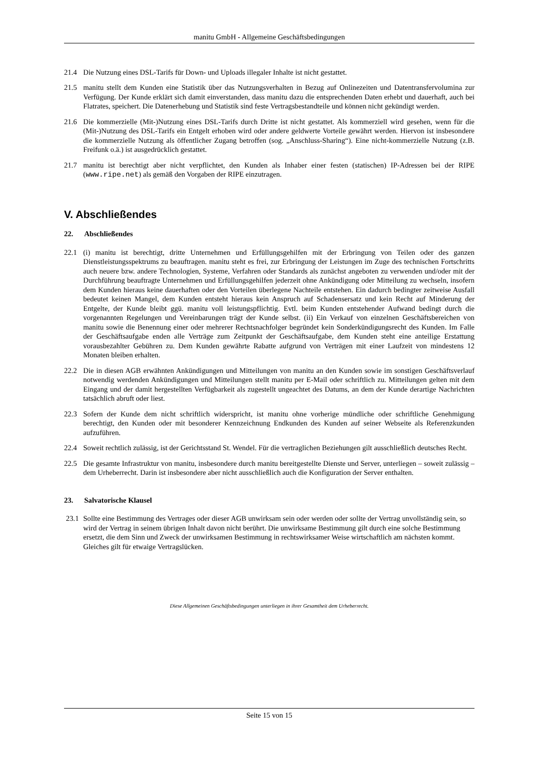manitu GmbH - Allgemeine Geschäftsbedingungen
21.4 Die Nutzung eines DSL-Tarifs für Down- und Uploads illegaler Inhalte ist nicht gestattet.
21.5 manitu stellt dem Kunden eine Statistik über das Nutzungsverhalten in Bezug auf Onlinezeiten und Datentransfervolumina zur Verfügung. Der Kunde erklärt sich damit einverstanden, dass manitu dazu die entsprechenden Daten erhebt und dauerhaft, auch bei Flatrates, speichert. Die Datenerhebung und Statistik sind feste Vertragsbestandteile und können nicht gekündigt werden.
21.6 Die kommerzielle (Mit-)Nutzung eines DSL-Tarifs durch Dritte ist nicht gestattet. Als kommerziell wird gesehen, wenn für die (Mit-)Nutzung des DSL-Tarifs ein Entgelt erhoben wird oder andere geldwerte Vorteile gewährt werden. Hiervon ist insbesondere die kommerzielle Nutzung als öffentlicher Zugang betroffen (sog. „Anschluss-Sharing“). Eine nicht-kommerzielle Nutzung (z.B. Freifunk o.ä.) ist ausgedrücklich gestattet.
21.7 manitu ist berechtigt aber nicht verpflichtet, den Kunden als Inhaber einer festen (statischen) IP-Adressen bei der RIPE (www.ripe.net) als gemäß den Vorgaben der RIPE einzutragen.
V. Abschließendes
22. Abschließendes
22.1 (i) manitu ist berechtigt, dritte Unternehmen und Erfüllungsgehilfen mit der Erbringung von Teilen oder des ganzen Dienstleistungsspektrums zu beauftragen. manitu steht es frei, zur Erbringung der Leistungen im Zuge des technischen Fortschritts auch neuere bzw. andere Technologien, Systeme, Verfahren oder Standards als zunächst angeboten zu verwenden und/oder mit der Durchführung beauftragte Unternehmen und Erfüllungsgehilfen jederzeit ohne Ankündigung oder Mitteilung zu wechseln, insofern dem Kunden hieraus keine dauerhaften oder den Vorteilen überlegene Nachteile entstehen. Ein dadurch bedingter zeitweise Ausfall bedeutet keinen Mangel, dem Kunden entsteht hieraus kein Anspruch auf Schadensersatz und kein Recht auf Minderung der Entgelte, der Kunde bleibt ggü. manitu voll leistungspflichtig. Evtl. beim Kunden entstehender Aufwand bedingt durch die vorgenannten Regelungen und Vereinbarungen trägt der Kunde selbst. (ii) Ein Verkauf von einzelnen Geschäftsbereichen von manitu sowie die Benennung einer oder mehrerer Rechtsnachfolger begründet kein Sonderkündigungsrecht des Kunden. Im Falle der Geschäftsaufgabe enden alle Verträge zum Zeitpunkt der Geschäftsaufgabe, dem Kunden steht eine anteilige Erstattung vorausbezahlter Gebühren zu. Dem Kunden gewährte Rabatte aufgrund von Verträgen mit einer Laufzeit von mindestens 12 Monaten bleiben erhalten.
22.2 Die in diesen AGB erwähnten Ankündigungen und Mitteilungen von manitu an den Kunden sowie im sonstigen Geschäftsverlauf notwendig werdenden Ankündigungen und Mitteilungen stellt manitu per E-Mail oder schriftlich zu. Mitteilungen gelten mit dem Eingang und der damit hergestellten Verfügbarkeit als zugestellt ungeachtet des Datums, an dem der Kunde derartige Nachrichten tatsächlich abruft oder liest.
22.3 Sofern der Kunde dem nicht schriftlich widerspricht, ist manitu ohne vorherige mündliche oder schriftliche Genehmigung berechtigt, den Kunden oder mit besonderer Kennzeichnung Endkunden des Kunden auf seiner Webseite als Referenzkunden aufzuführen.
22.4 Soweit rechtlich zulässig, ist der Gerichtsstand St. Wendel. Für die vertraglichen Beziehungen gilt ausschließlich deutsches Recht.
22.5 Die gesamte Infrastruktur von manitu, insbesondere durch manitu bereitgestellte Dienste und Server, unterliegen – soweit zulässig – dem Urheberrecht. Darin ist insbesondere aber nicht ausschließlich auch die Konfiguration der Server enthalten.
23. Salvatorische Klausel
23.1 Sollte eine Bestimmung des Vertrages oder dieser AGB unwirksam sein oder werden oder sollte der Vertrag unvollständig sein, so wird der Vertrag in seinem übrigen Inhalt davon nicht berührt. Die unwirksame Bestimmung gilt durch eine solche Bestimmung ersetzt, die dem Sinn und Zweck der unwirksamen Bestimmung in rechtswirksamer Weise wirtschaftlich am nächsten kommt. Gleiches gilt für etwaige Vertragslücken.
Diese Allgemeinen Geschäftsbedingungen unterliegen in ihrer Gesamtheit dem Urheberrecht.
Seite 15 von 15